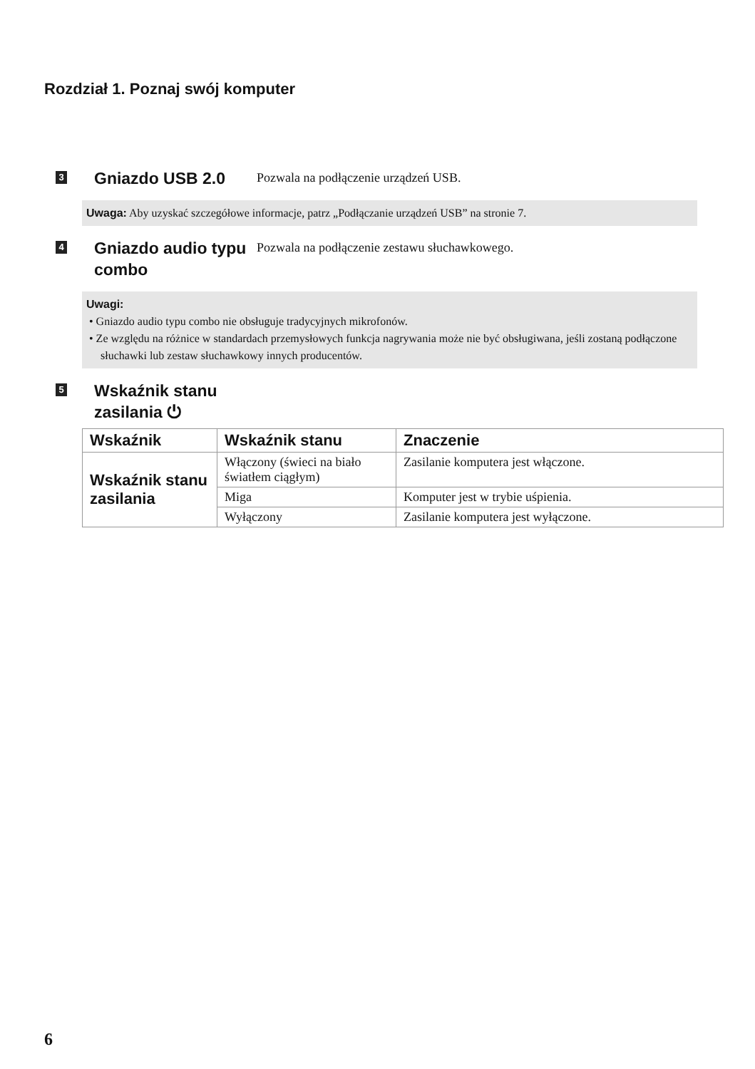Rozdział 1. Poznaj swój komputer
3
Gniazdo USB 2.0
Pozwala na podłączenie urządzeń USB.
Uwaga: Aby uzyskać szczegółowe informacje, patrz „Podłączanie urządzeń USB” na stronie 7.
4
Gniazdo audio typu combo
Pozwala na podłączenie zestawu słuchawkowego.
Uwagi:
• Gniazdo audio typu combo nie obsługuje tradycyjnych mikrofonów.
• Ze względu na różnice w standardach przemysłowych funkcja nagrywania może nie być obsługiwana, jeśli zostaną podłączone słuchawki lub zestaw słuchawkowy innych producentów.
5
Wskaźnik stanu zasilania ⏻
| Wskaźnik | Wskaźnik stanu | Znaczenie |
| --- | --- | --- |
| Wskaźnik stanu zasilania | Włączony (świeci na biało światłem ciągłym) | Zasilanie komputera jest włączone. |
| | Miga | Komputer jest w trybie uśpienia. |
| | Wyłączony | Zasilanie komputera jest wyłączone. |
6